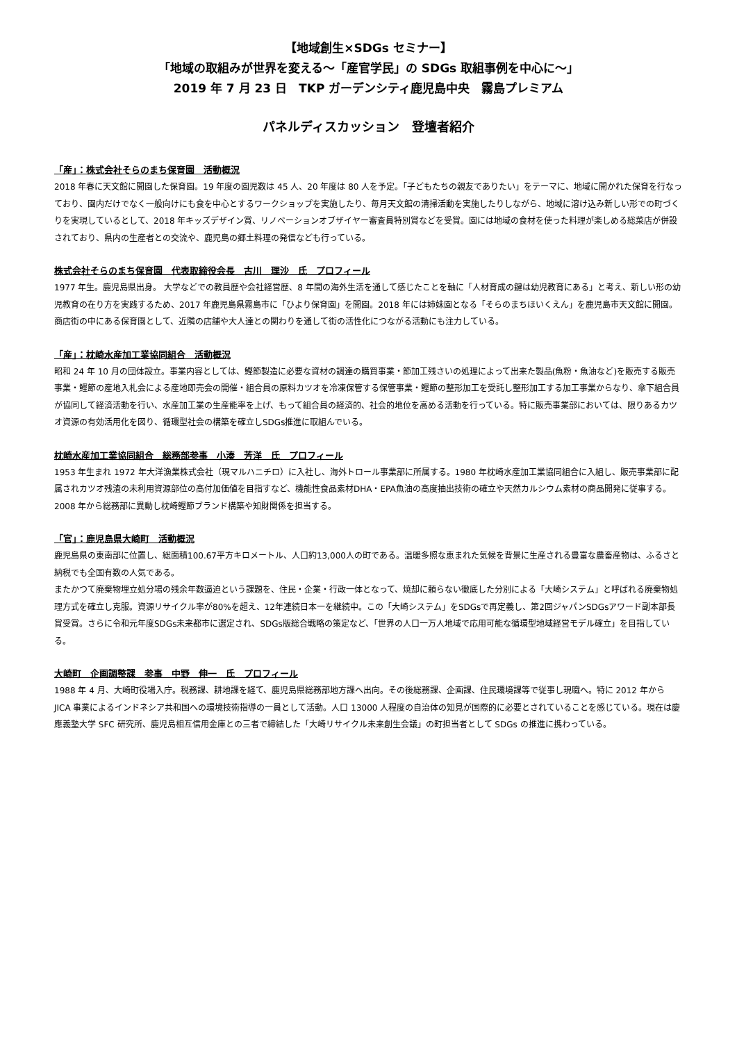【地域創生×SDGs セミナー】
「地域の取組みが世界を変える～「産官学民」の SDGs 取組事例を中心に～」
2019 年 7 月 23 日　TKP ガーデンシティ鹿児島中央　霧島プレミアム
パネルディスカッション　登壇者紹介
「産」：株式会社そらのまち保育園　活動概況
2018 年春に天文館に開園した保育園。19 年度の園児数は 45 人、20 年度は 80 人を予定。「子どもたちの親友でありたい」をテーマに、地域に開かれた保育を行なっており、園内だけでなく一般向けにも食を中心とするワークショップを実施したり、毎月天文館の清掃活動を実施したりしながら、地域に溶け込み新しい形での町づくりを実現しているとして、2018 年キッズデザイン賞、リノベーションオブザイヤー審査員特別賞などを受賞。園には地域の食材を使った料理が楽しめる総菜店が併設されており、県内の生産者との交流や、鹿児島の郷土料理の発信なども行っている。
株式会社そらのまち保育園　代表取締役会長　古川　理沙　氏　プロフィール
1977 年生。鹿児島県出身。 大学などでの教員歴や会社経営歴、8 年間の海外生活を通して感じたことを軸に「人材育成の鍵は幼児教育にある」と考え、新しい形の幼児教育の在り方を実践するため、2017 年鹿児島県霧島市に「ひより保育園」を開園。2018 年には姉妹園となる「そらのまちほいくえん」を鹿児島市天文館に開園。商店街の中にある保育園として、近隣の店舗や大人達との関わりを通して街の活性化につながる活動にも注力している。
「産」：枕崎水産加工業協同組合　活動概況
昭和 24 年 10 月の団体設立。事業内容としては、鰹節製造に必要な資材の調達の購買事業・節加工残さいの処理によって出来た製品(魚粉・魚油など)を販売する販売事業・鰹節の産地入札会による産地即売会の開催・組合員の原料カツオを冷凍保管する保管事業・鰹節の整形加工を受託し整形加工する加工事業からなり、傘下組合員が協同して経済活動を行い、水産加工業の生産能率を上げ、もって組合員の経済的、社会的地位を高める活動を行っている。特に販売事業部においては、限りあるカツオ資源の有効活用化を図り、循環型社会の構築を確立しSDGs推進に取組んでいる。
枕崎水産加工業協同組合　総務部参事　小湊　芳洋　氏　プロフィール
1953 年生まれ 1972 年大洋漁業株式会社（現マルハニチロ）に入社し、海外トロール事業部に所属する。1980 年枕崎水産加工業協同組合に入組し、販売事業部に配属されカツオ残渣の未利用資源部位の高付加価値を目指すなど、機能性食品素材DHA・EPA魚油の高度抽出技術の確立や天然カルシウム素材の商品開発に従事する。2008 年から総務部に異動し枕崎鰹節ブランド構築や知財関係を担当する。
「官」：鹿児島県大崎町　活動概況
鹿児島県の東南部に位置し、総面積100.67平方キロメートル、人口約13,000人の町である。温暖多照な恵まれた気候を背景に生産される豊富な農畜産物は、ふるさと納税でも全国有数の人気である。
またかつて廃棄物埋立処分場の残余年数逼迫という課題を、住民・企業・行政一体となって、焼却に頼らない徹底した分別による「大崎システム」と呼ばれる廃棄物処理方式を確立し克服。資源リサイクル率が80%を超え、12年連続日本一を継続中。この「大崎システム」をSDGsで再定義し、第2回ジャパンSDGsアワード副本部長賞受賞。さらに令和元年度SDGs未来都市に選定され、SDGs版総合戦略の策定など、「世界の人口一万人地域で応用可能な循環型地域経営モデル確立」を目指している。
大崎町　企画調整課　参事　中野　伸一　氏　プロフィール
1988 年 4 月、大崎町役場入庁。税務課、耕地課を経て、鹿児島県総務部地方課へ出向。その後総務課、企画課、住民環境課等で従事し現職へ。特に 2012 年から JICA 事業によるインドネシア共和国への環境技術指導の一員として活動。人口 13000 人程度の自治体の知見が国際的に必要とされていることを感じている。現在は慶應義塾大学 SFC 研究所、鹿児島相互信用金庫との三者で締結した「大崎リサイクル未来創生会議」の町担当者として SDGs の推進に携わっている。